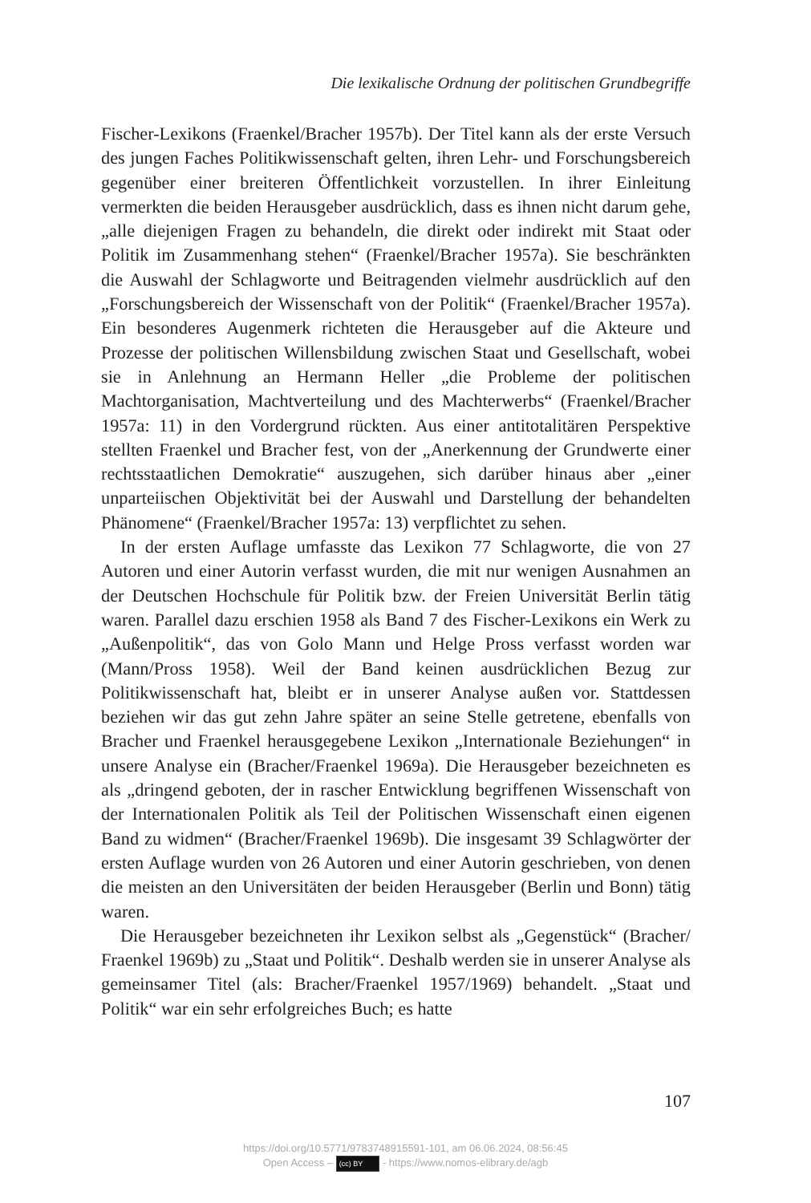Die lexikalische Ordnung der politischen Grundbegriffe
Fischer-Lexikons (Fraenkel/Bracher 1957b). Der Titel kann als der erste Versuch des jungen Faches Politikwissenschaft gelten, ihren Lehr- und Forschungsbereich gegenüber einer breiteren Öffentlichkeit vorzustellen. In ihrer Einleitung vermerkten die beiden Herausgeber ausdrücklich, dass es ihnen nicht darum gehe, „alle diejenigen Fragen zu behandeln, die direkt oder indirekt mit Staat oder Politik im Zusammenhang stehen“ (Fraenkel/Bracher 1957a). Sie beschränkten die Auswahl der Schlagworte und Beitragenden vielmehr ausdrücklich auf den „Forschungsbereich der Wissenschaft von der Politik“ (Fraenkel/Bracher 1957a). Ein besonderes Augenmerk richteten die Herausgeber auf die Akteure und Prozesse der politischen Willensbildung zwischen Staat und Gesellschaft, wobei sie in Anlehnung an Hermann Heller „die Probleme der politischen Machtorganisation, Machtverteilung und des Machterwerbs“ (Fraenkel/Bracher 1957a: 11) in den Vordergrund rückten. Aus einer antitotalitären Perspektive stellten Fraenkel und Bracher fest, von der „Anerkennung der Grundwerte einer rechtsstaatlichen Demokratie“ auszugehen, sich darüber hinaus aber „einer unparteiischen Objektivität bei der Auswahl und Darstellung der behandelten Phänomene“ (Fraenkel/Bracher 1957a: 13) verpflichtet zu sehen.
In der ersten Auflage umfasste das Lexikon 77 Schlagworte, die von 27 Autoren und einer Autorin verfasst wurden, die mit nur wenigen Ausnahmen an der Deutschen Hochschule für Politik bzw. der Freien Universität Berlin tätig waren. Parallel dazu erschien 1958 als Band 7 des Fischer-Lexikons ein Werk zu „Außenpolitik“, das von Golo Mann und Helge Pross verfasst worden war (Mann/Pross 1958). Weil der Band keinen ausdrücklichen Bezug zur Politikwissenschaft hat, bleibt er in unserer Analyse außen vor. Stattdessen beziehen wir das gut zehn Jahre später an seine Stelle getretene, ebenfalls von Bracher und Fraenkel herausgegebene Lexikon „Internationale Beziehungen“ in unsere Analyse ein (Bracher/Fraenkel 1969a). Die Herausgeber bezeichneten es als „dringend geboten, der in rascher Entwicklung begriffenen Wissenschaft von der Internationalen Politik als Teil der Politischen Wissenschaft einen eigenen Band zu widmen“ (Bracher/Fraenkel 1969b). Die insgesamt 39 Schlagwörter der ersten Auflage wurden von 26 Autoren und einer Autorin geschrieben, von denen die meisten an den Universitäten der beiden Herausgeber (Berlin und Bonn) tätig waren.
Die Herausgeber bezeichneten ihr Lexikon selbst als „Gegenstück“ (Bracher/ Fraenkel 1969b) zu „Staat und Politik“. Deshalb werden sie in unserer Analyse als gemeinsamer Titel (als: Bracher/Fraenkel 1957/1969) behandelt. „Staat und Politik“ war ein sehr erfolgreiches Buch; es hatte
107
https://doi.org/10.5771/9783748915591-101, am 06.06.2024, 08:56:45
Open Access – (cc) BY - https://www.nomos-elibrary.de/agb